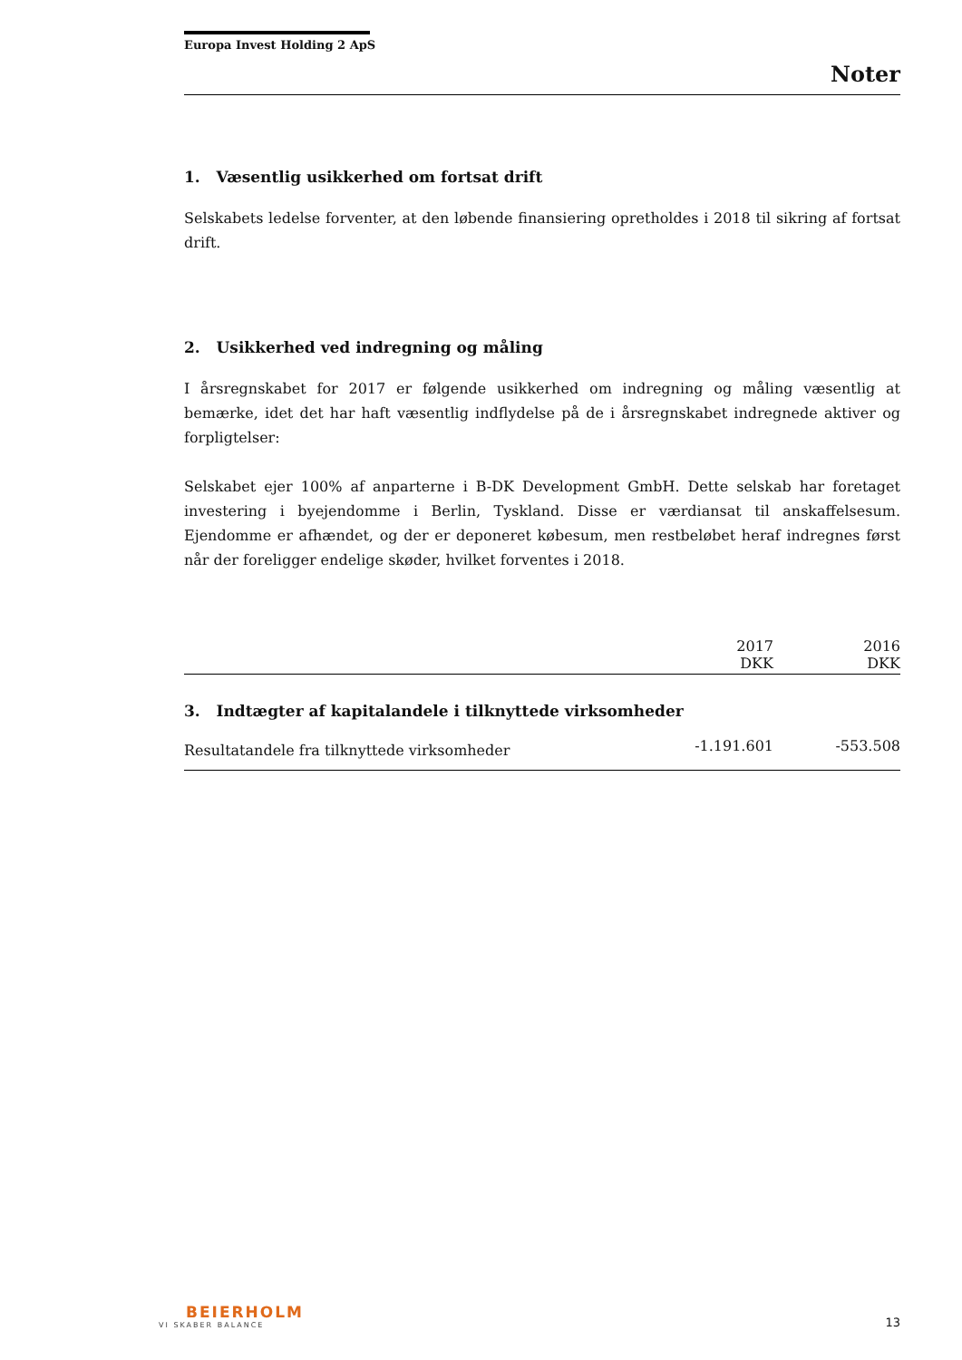Europa Invest Holding 2 ApS
Noter
1. Væsentlig usikkerhed om fortsat drift
Selskabets ledelse forventer, at den løbende finansiering opretholdes i 2018 til sikring af fortsat drift.
2. Usikkerhed ved indregning og måling
I årsregnskabet for 2017 er følgende usikkerhed om indregning og måling væsentlig at bemærke, idet det har haft væsentlig indflydelse på de i årsregnskabet indregnede aktiver og forpligtelser:
Selskabet ejer 100% af anparterne i B-DK Development GmbH. Dette selskab har foretaget investering i byejendomme i Berlin, Tyskland. Disse er værdiansat til anskaffelsesum. Ejendomme er afhændet, og der er deponeret købesum, men restbeløbet heraf indregnes først når der foreligger endelige skøder, hvilket forventes i 2018.
| | 2017 DKK | 2016 DKK |
| --- | --- | --- |
| 3. Indtægter af kapitalandele i tilknyttede virksomheder | | |
| Resultatandele fra tilknyttede virksomheder | -1.191.601 | -553.508 |
BEIERHOLM
VI SKABER BALANCE
13